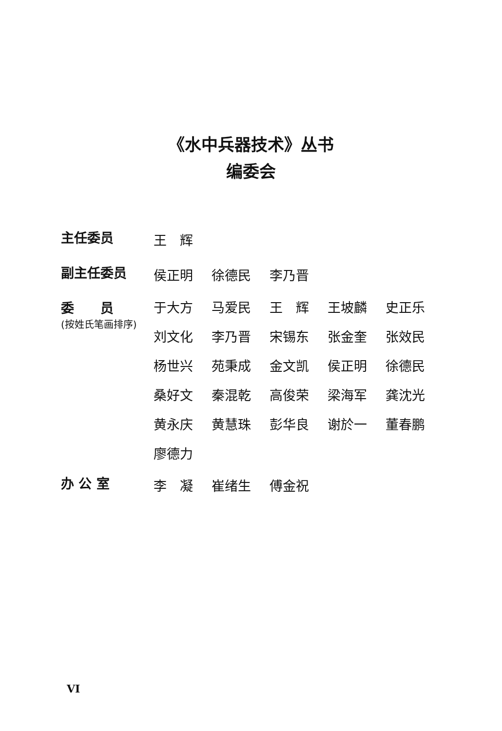《水中兵器技术》丛书
编委会
| 主任委员 | 王 辉 | | | | |
| 副主任委员 | 侯正明 | 徐德民 | 李乃晋 | | |
| 委 员 (按姓氏笔画排序) | 于大方 | 马爱民 | 王 辉 | 王坡麟 | 史正乐 |
| | 刘文化 | 李乃晋 | 宋锡东 | 张金奎 | 张效民 |
| | 杨世兴 | 苑秉成 | 金文凯 | 侯正明 | 徐德民 |
| | 桑好文 | 秦混乾 | 高俊荣 | 梁海军 | 龚沈光 |
| | 黄永庆 | 黄慧珠 | 彭华良 | 谢於一 | 董春鹏 |
| | 廖德力 | | | | |
| 办 公 室 | 李 凝 | 崔绪生 | 傅金祝 | | |
VI